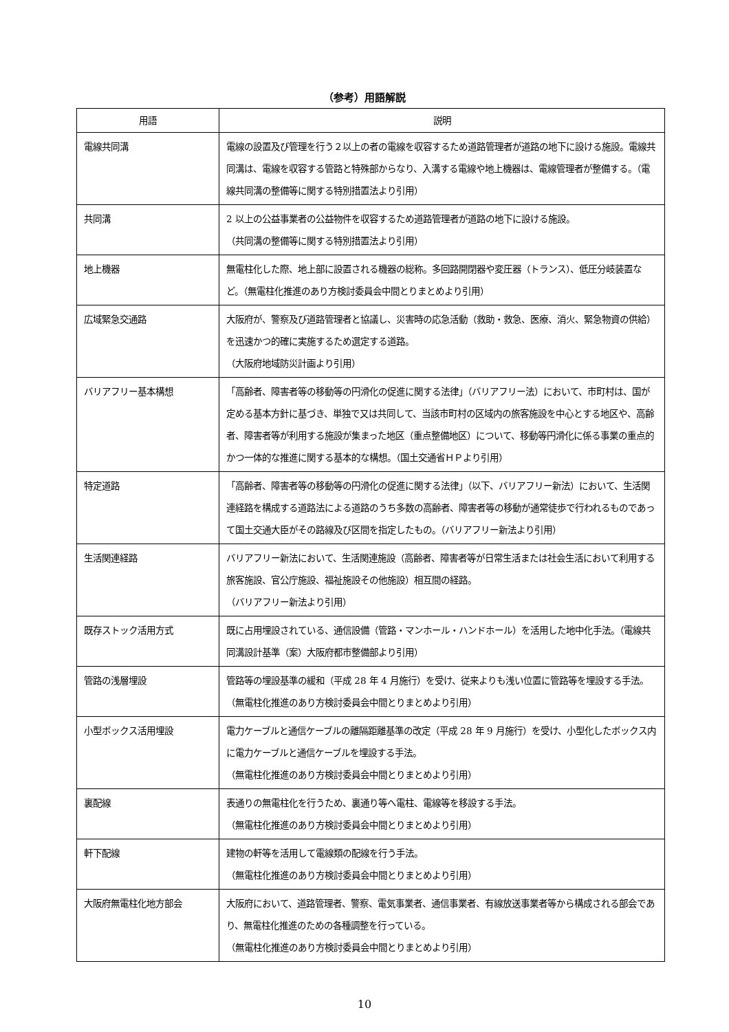（参考）用語解説
| 用語 | 説明 |
| --- | --- |
| 電線共同溝 | 電線の設置及び管理を行う２以上の者の電線を収容するため道路管理者が道路の地下に設ける施設。電線共同溝は、電線を収容する管路と特殊部からなり、入溝する電線や地上機器は、電線管理者が整備する。（電線共同溝の整備等に関する特別措置法より引用） |
| 共同溝 | 2 以上の公益事業者の公益物件を収容するため道路管理者が道路の地下に設ける施設。 （共同溝の整備等に関する特別措置法より引用） |
| 地上機器 | 無電柱化した際、地上部に設置される機器の総称。多回路開閉器や変圧器（トランス）、低圧分岐装置など。（無電柱化推進のあり方検討委員会中間とりまとめより引用） |
| 広域緊急交通路 | 大阪府が、警察及び道路管理者と協議し、災害時の応急活動（救助・救急、医療、消火、緊急物資の供給）を迅速かつ的確に実施するため選定する道路。 （大阪府地域防災計画より引用） |
| バリアフリー基本構想 | 「高齢者、障害者等の移動等の円滑化の促進に関する法律」（バリアフリー法）において、市町村は、国が定める基本方針に基づき、単独で又は共同して、当該市町村の区域内の旅客施設を中心とする地区や、高齢者、障害者等が利用する施設が集まった地区（重点整備地区）について、移動等円滑化に係る事業の重点的かつ一体的な推進に関する基本的な構想。（国土交通省ＨＰより引用） |
| 特定道路 | 「高齢者、障害者等の移動等の円滑化の促進に関する法律」（以下、バリアフリー新法）において、生活関連経路を構成する道路法による道路のうち多数の高齢者、障害者等の移動が通常徒歩で行われるものであって国土交通大臣がその路線及び区間を指定したもの。（バリアフリー新法より引用） |
| 生活関連経路 | バリアフリー新法において、生活関連施設（高齢者、障害者等が日常生活または社会生活において利用する旅客施設、官公庁施設、福祉施設その他施設）相互間の経路。 （バリアフリー新法より引用） |
| 既存ストック活用方式 | 既に占用埋設されている、通信設備（管路・マンホール・ハンドホール）を活用した地中化手法。（電線共同溝設計基準（案）大阪府都市整備部より引用） |
| 管路の浅層埋設 | 管路等の埋設基準の緩和（平成 28 年 4 月施行）を受け、従来よりも浅い位置に管路等を埋設する手法。（無電柱化推進のあり方検討委員会中間とりまとめより引用） |
| 小型ボックス活用埋設 | 電力ケーブルと通信ケーブルの離隔距離基準の改定（平成 28 年 9 月施行）を受け、小型化したボックス内に電力ケーブルと通信ケーブルを埋設する手法。 （無電柱化推進のあり方検討委員会中間とりまとめより引用） |
| 裏配線 | 表通りの無電柱化を行うため、裏通り等へ電柱、電線等を移設する手法。 （無電柱化推進のあり方検討委員会中間とりまとめより引用） |
| 軒下配線 | 建物の軒等を活用して電線類の配線を行う手法。 （無電柱化推進のあり方検討委員会中間とりまとめより引用） |
| 大阪府無電柱化地方部会 | 大阪府において、道路管理者、警察、電気事業者、通信事業者、有線放送事業者等から構成される部会であり、無電柱化推進のための各種調整を行っている。 （無電柱化推進のあり方検討委員会中間とりまとめより引用） |
10